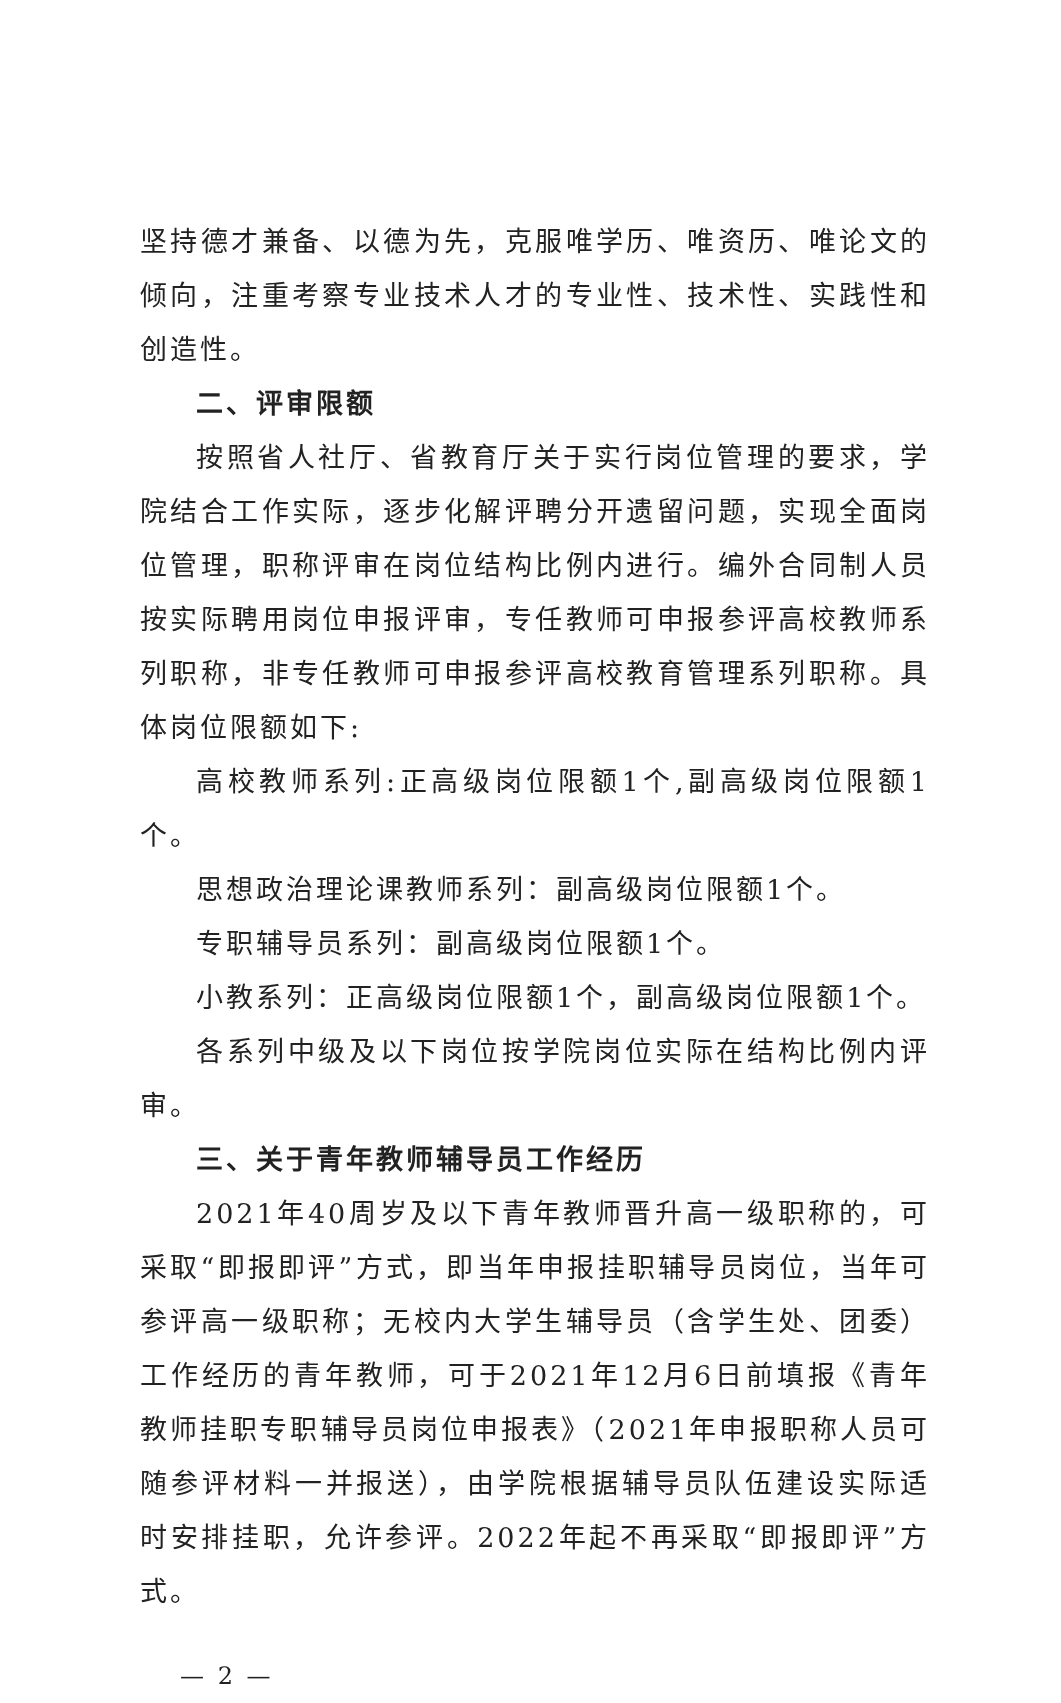坚持德才兼备、以德为先，克服唯学历、唯资历、唯论文的倾向，注重考察专业技术人才的专业性、技术性、实践性和创造性。
二、评审限额
按照省人社厅、省教育厅关于实行岗位管理的要求，学院结合工作实际，逐步化解评聘分开遗留问题，实现全面岗位管理，职称评审在岗位结构比例内进行。编外合同制人员按实际聘用岗位申报评审，专任教师可申报参评高校教师系列职称，非专任教师可申报参评高校教育管理系列职称。具体岗位限额如下:
高校教师系列:正高级岗位限额1个,副高级岗位限额1个。
思想政治理论课教师系列：副高级岗位限额1个。
专职辅导员系列：副高级岗位限额1个。
小教系列：正高级岗位限额1个，副高级岗位限额1个。
各系列中级及以下岗位按学院岗位实际在结构比例内评审。
三、关于青年教师辅导员工作经历
2021年40周岁及以下青年教师晋升高一级职称的，可采取“即报即评”方式，即当年申报挂职辅导员岗位，当年可参评高一级职称；无校内大学生辅导员（含学生处、团委）工作经历的青年教师，可于2021年12月6日前填报《青年教师挂职专职辅导员岗位申报表》（2021年申报职称人员可随参评材料一并报送），由学院根据辅导员队伍建设实际适时安排挂职，允许参评。2022年起不再采取“即报即评”方式。
— 2 —